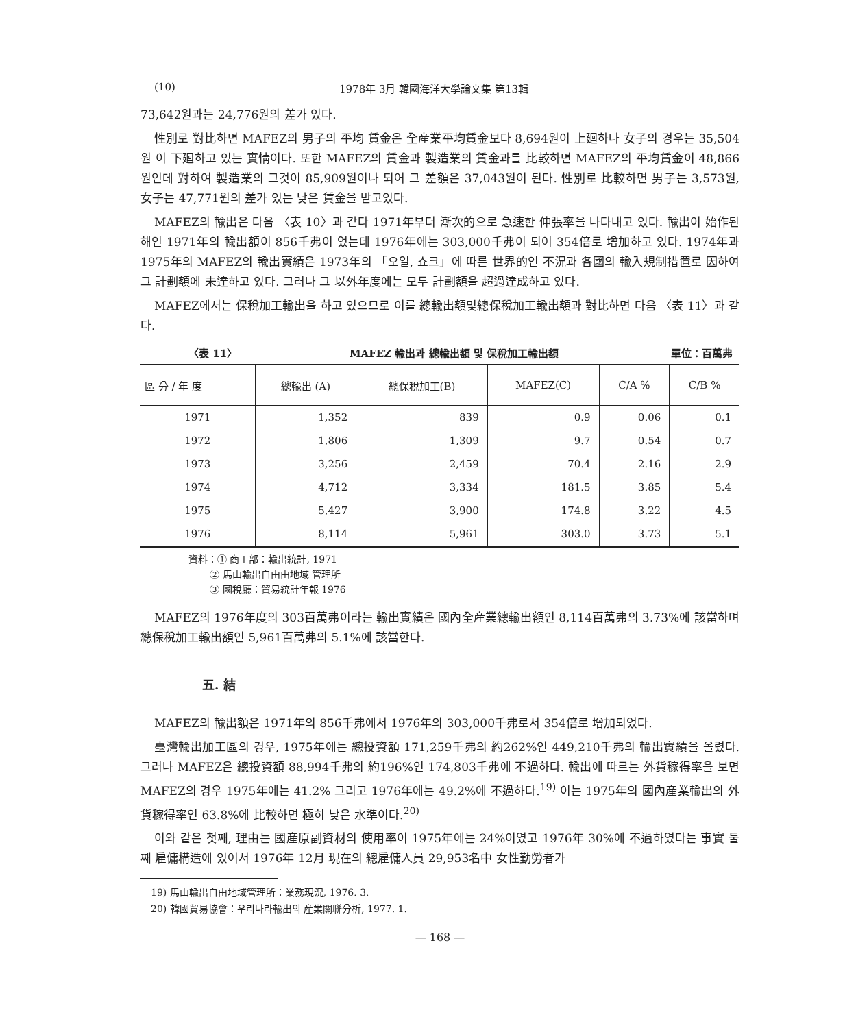(10) 1978年 3月 韓國海洋大學論文集 第13輯
73,642원과는 24,776원의 差가 있다.
性別로 對比하면 MAFEZ의 男子의 平均 賃金은 全産業平均賃金보다 8,694원이 上廻하나 女子의 경우는 35,504원 이 下廻하고 있는 實情이다. 또한 MAFEZ의 賃金과 製造業의 賃金과를 比較하면 MAFEZ의 平均賃金이 48,866원인데 對하여 製造業의 그것이 85,909원이나 되어 그 差額은 37,043원이 된다. 性別로 比較하면 男子는 3,573원, 女子는 47,771원의 差가 있는 낮은 賃金을 받고있다.
MAFEZ의 輸出은 다음 〈表 10〉과 같다 1971年부터 漸次的으로 急速한 伸張率을 나타내고 있다. 輸出이 始作된 해인 1971年의 輸出額이 856千弗이 었는데 1976年에는 303,000千弗이 되어 354倍로 增加하고 있다. 1974年과 1975年의 MAFEZ의 輸出實績은 1973年의 「오일, 쇼크」에 따른 世界的인 不況과 各國의 輸入規制措置로 因하여 그 計劃額에 未達하고 있다. 그러나 그 以外年度에는 모두 計劃額을 超過達成하고 있다.
MAFEZ에서는 保稅加工輸出을 하고 있으므로 이를 總輸出額및總保稅加工輸出額과 對比하면 다음 〈表 11〉과 같다.
〈表 11〉 MAFEZ 輸出과 總輸出額 및 保稅加工輸出額 單位：百萬弗
| 區 分 / 年 度 | 總輸出 (A) | 總保稅加工(B) | MAFEZ(C) | C/A % | C/B % |
| --- | --- | --- | --- | --- | --- |
| 1971 | 1,352 | 839 | 0.9 | 0.06 | 0.1 |
| 1972 | 1,806 | 1,309 | 9.7 | 0.54 | 0.7 |
| 1973 | 3,256 | 2,459 | 70.4 | 2.16 | 2.9 |
| 1974 | 4,712 | 3,334 | 181.5 | 3.85 | 5.4 |
| 1975 | 5,427 | 3,900 | 174.8 | 3.22 | 4.5 |
| 1976 | 8,114 | 5,961 | 303.0 | 3.73 | 5.1 |
資料：① 商工部：輸出統計, 1971
② 馬山輸出自由由地域 管理所
③ 國稅廳：貿易統計年報 1976
MAFEZ의 1976年度의 303百萬弗이라는 輸出實績은 國內全産業總輸出額인 8,114百萬弗의 3.73%에 該當하며總保稅加工輸出額인 5,961百萬弗의 5.1%에 該當한다.
五. 結
MAFEZ의 輸出額은 1971年의 856千弗에서 1976年의 303,000千弗로서 354倍로 增加되었다.
臺灣輸出加工區의 경우, 1975年에는 總投資額 171,259千弗의 約262%인 449,210千弗의 輸出實績을 올렸다. 그러나 MAFEZ은 總投資額 88,994千弗의 約196%인 174,803千弗에 不過하다. 輸出에 따르는 外貨稼得率을 보면 MAFEZ의 경우 1975年에는 41.2% 그리고 1976年에는 49.2%에 不過하다.<sup>19)</sup> 이는 1975年의 國內産業輸出의 外貨稼得率인 63.8%에 比較하면 極히 낮은 水準이다.<sup>20)</sup>
이와 같은 첫째, 理由는 國産原副資材의 使用率이 1975年에는 24%이였고 1976年 30%에 不過하였다는 事實 둘째 雇傭構造에 있어서 1976年 12月 現在의 總雇傭人員 29,953名中 女性勤勞者가
19) 馬山輸出自由地域管理所：業務現況, 1976. 3.
20) 韓國貿易協會：우리나라輸出의 産業關聯分析, 1977. 1.
— 168 —